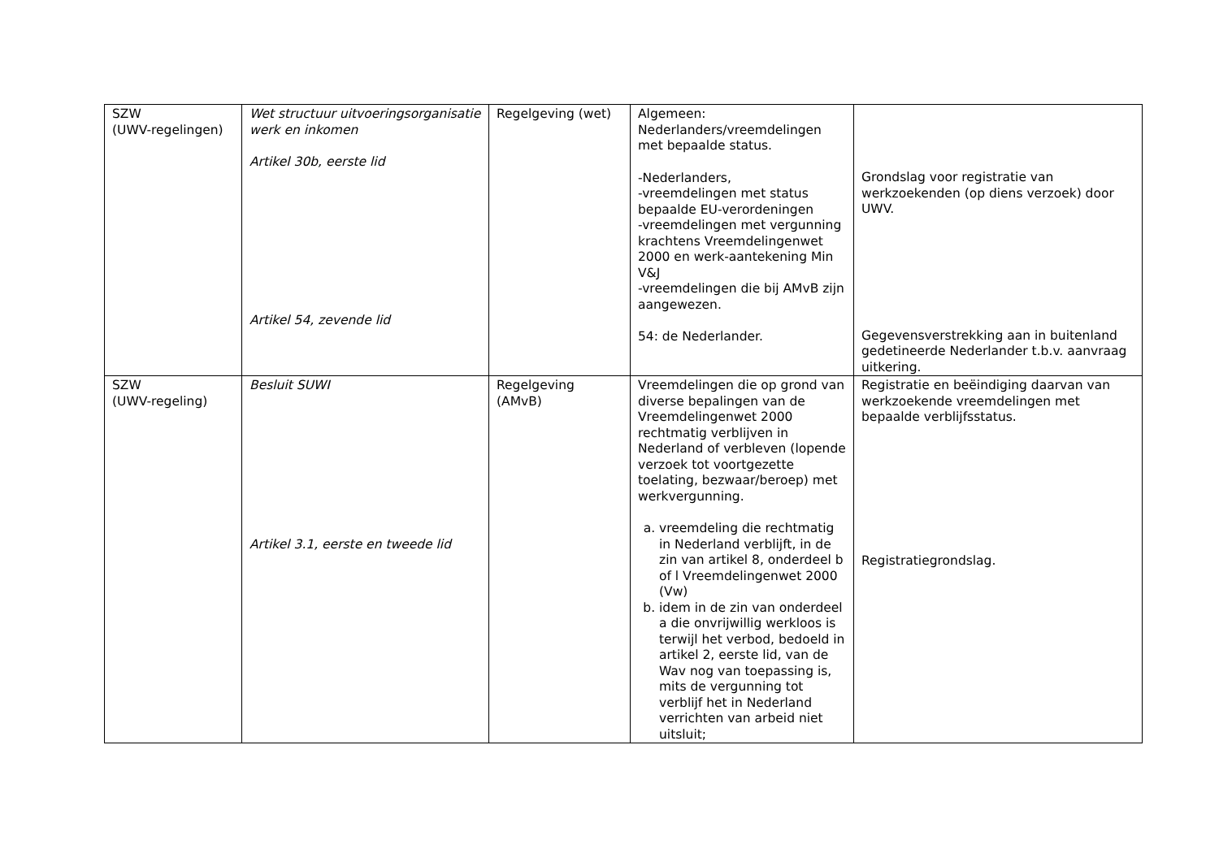| SZW (UWV-regelingen) | Wet structuur uitvoeringsorganisatie werk en inkomen Artikel 30b, eerste lid Artikel 54, zevende lid | Regelgeving (wet) | Algemeen: Nederlanders/vreemdelingen met bepaalde status. -Nederlanders, -vreemdelingen met status bepaalde EU-verordeningen -vreemdelingen met vergunning krachtens Vreemdelingenwet 2000 en werk-aantekening Min V&J -vreemdelingen die bij AMvB zijn aangewezen. 54: de Nederlander. | Grondslag voor registratie van werkzoekenden (op diens verzoek) door UWV. Gegevensverstrekking aan in buitenland gedetineerde Nederlander t.b.v. aanvraag uitkering. |
| SZW (UWV-regeling) | Besluit SUWI Artikel 3.1, eerste en tweede lid | Regelgeving (AMvB) | Vreemdelingen die op grond van diverse bepalingen van de Vreemdelingenwet 2000 rechtmatig verblijven in Nederland of verbleven (lopende verzoek tot voortgezette toelating, bezwaar/beroep) met werkvergunning. a. vreemdeling die rechtmatig in Nederland verblijft, in de zin van artikel 8, onderdeel b of l Vreemdelingenwet 2000 (Vw) b. idem in de zin van onderdeel a die onvrijwillig werkloos is terwijl het verbod, bedoeld in artikel 2, eerste lid, van de Wav nog van toepassing is, mits de vergunning tot verblijf het in Nederland verrichten van arbeid niet uitsluit; | Registratie en beëindiging daarvan van werkzoekende vreemdelingen met bepaalde verblijfsstatus. Registratiegrondslag. |